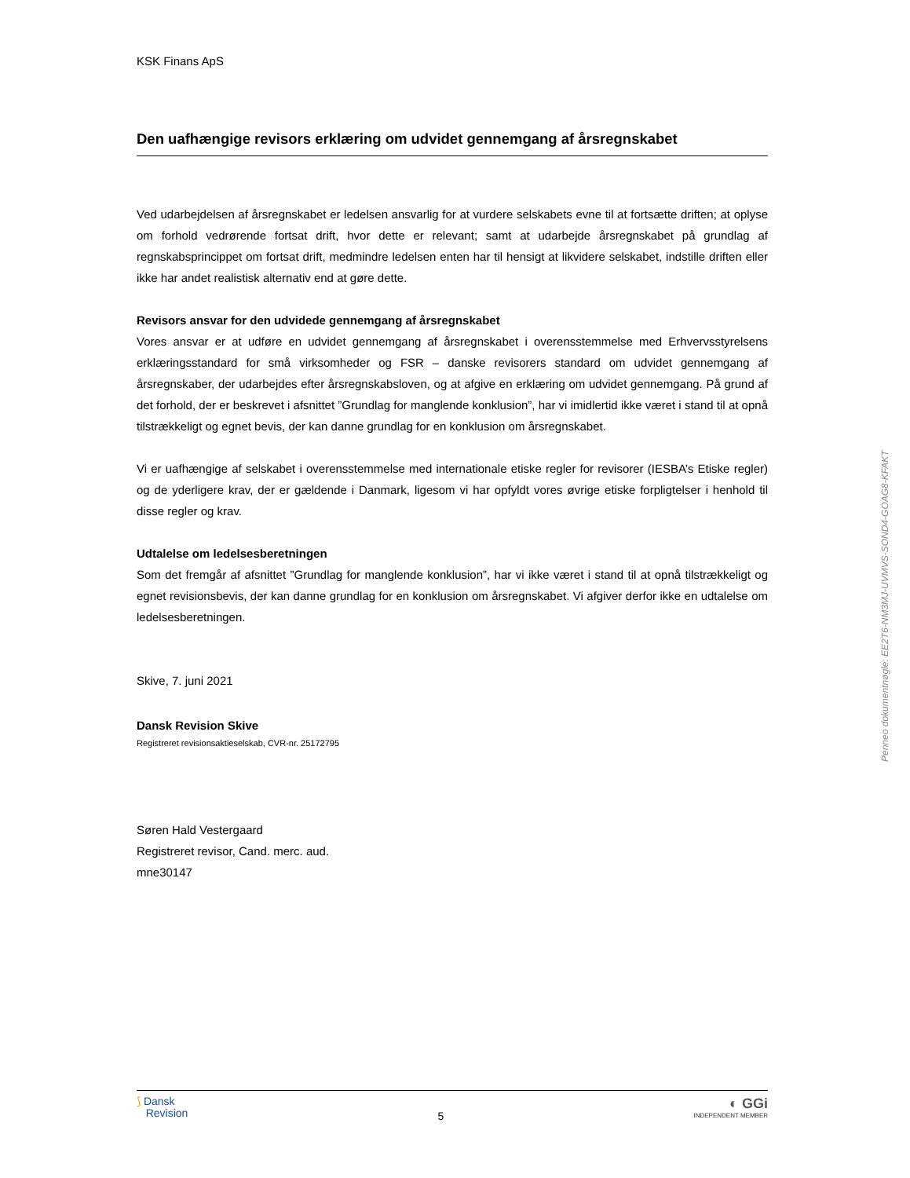KSK Finans ApS
Den uafhængige revisors erklæring om udvidet gennemgang af årsregnskabet
Ved udarbejdelsen af årsregnskabet er ledelsen ansvarlig for at vurdere selskabets evne til at fortsætte driften; at oplyse om forhold vedrørende fortsat drift, hvor dette er relevant; samt at udarbejde årsregnskabet på grundlag af regnskabsprincippet om fortsat drift, medmindre ledelsen enten har til hensigt at likvidere selskabet, indstille driften eller ikke har andet realistisk alternativ end at gøre dette.
Revisors ansvar for den udvidede gennemgang af årsregnskabet
Vores ansvar er at udføre en udvidet gennemgang af årsregnskabet i overensstemmelse med Erhvervsstyrelsens erklæringsstandard for små virksomheder og FSR – danske revisorers standard om udvidet gennemgang af årsregnskaber, der udarbejdes efter årsregnskabsloven, og at afgive en erklæring om udvidet gennemgang. På grund af det forhold, der er beskrevet i afsnittet ”Grundlag for manglende konklusion”, har vi imidlertid ikke været i stand til at opnå tilstrækkeligt og egnet bevis, der kan danne grundlag for en konklusion om årsregnskabet.
Vi er uafhængige af selskabet i overensstemmelse med internationale etiske regler for revisorer (IESBA’s Etiske regler) og de yderligere krav, der er gældende i Danmark, ligesom vi har opfyldt vores øvrige etiske forpligtelser i henhold til disse regler og krav.
Udtalelse om ledelsesberetningen
Som det fremgår af afsnittet ”Grundlag for manglende konklusion”, har vi ikke været i stand til at opnå tilstrækkeligt og egnet revisionsbevis, der kan danne grundlag for en konklusion om årsregnskabet. Vi afgiver derfor ikke en udtalelse om ledelsesberetningen.
Skive, 7. juni 2021
Dansk Revision Skive
Registreret revisionsaktieselskab, CVR-nr. 25172795
Søren Hald Vestergaard
Registreret revisor, Cand. merc. aud.
mne30147
Penneo dokumentnøgle: EE2T6-NM3MJ-UVMVS-SOND4-GOAG8-KFAKT
⟆ Dansk
Revision
5
◐ GGi
INDEPENDENT MEMBER